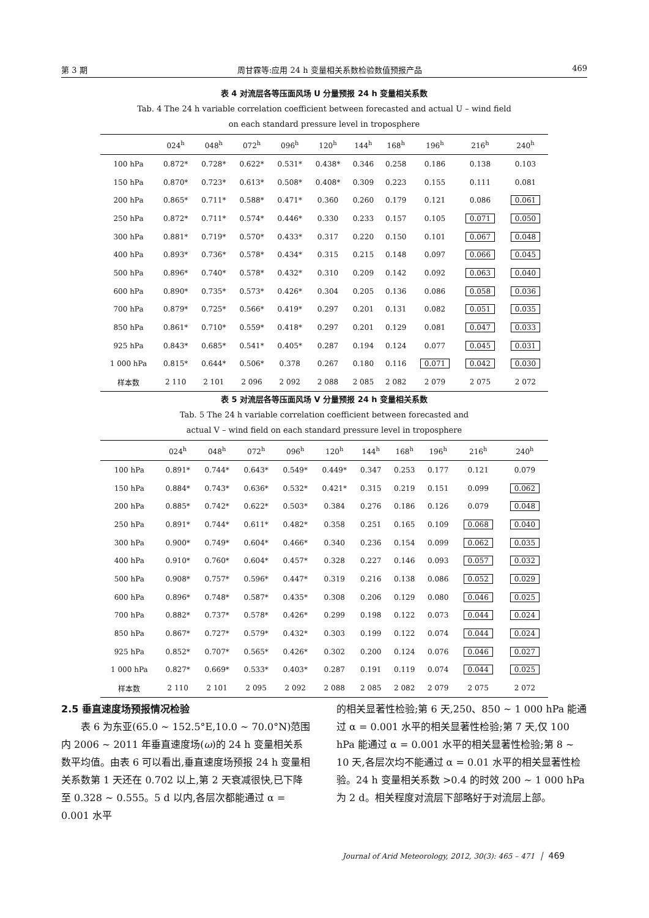第 3 期 周甘霖等:应用 24 h 变量相关系数检验数值预报产品 469
表 4 对流层各等压面风场 U 分量预报 24 h 变量相关系数
Tab. 4 The 24 h variable correlation coefficient between forecasted and actual U – wind field
on each standard pressure level in troposphere
| | 024<sup>h</sup> | 048<sup>h</sup> | 072<sup>h</sup> | 096<sup>h</sup> | 120<sup>h</sup> | 144<sup>h</sup> | 168<sup>h</sup> | 196<sup>h</sup> | 216<sup>h</sup> | 240<sup>h</sup> |
| --- | --- | --- | --- | --- | --- | --- | --- | --- | --- | --- |
| 100 hPa | 0.872* | 0.728* | 0.622* | 0.531* | 0.438* | 0.346 | 0.258 | 0.186 | 0.138 | 0.103 |
| 150 hPa | 0.870* | 0.723* | 0.613* | 0.508* | 0.408* | 0.309 | 0.223 | 0.155 | 0.111 | 0.081 |
| 200 hPa | 0.865* | 0.711* | 0.588* | 0.471* | 0.360 | 0.260 | 0.179 | 0.121 | 0.086 | 0.061 |
| 250 hPa | 0.872* | 0.711* | 0.574* | 0.446* | 0.330 | 0.233 | 0.157 | 0.105 | 0.071 | 0.050 |
| 300 hPa | 0.881* | 0.719* | 0.570* | 0.433* | 0.317 | 0.220 | 0.150 | 0.101 | 0.067 | 0.048 |
| 400 hPa | 0.893* | 0.736* | 0.578* | 0.434* | 0.315 | 0.215 | 0.148 | 0.097 | 0.066 | 0.045 |
| 500 hPa | 0.896* | 0.740* | 0.578* | 0.432* | 0.310 | 0.209 | 0.142 | 0.092 | 0.063 | 0.040 |
| 600 hPa | 0.890* | 0.735* | 0.573* | 0.426* | 0.304 | 0.205 | 0.136 | 0.086 | 0.058 | 0.036 |
| 700 hPa | 0.879* | 0.725* | 0.566* | 0.419* | 0.297 | 0.201 | 0.131 | 0.082 | 0.051 | 0.035 |
| 850 hPa | 0.861* | 0.710* | 0.559* | 0.418* | 0.297 | 0.201 | 0.129 | 0.081 | 0.047 | 0.033 |
| 925 hPa | 0.843* | 0.685* | 0.541* | 0.405* | 0.287 | 0.194 | 0.124 | 0.077 | 0.045 | 0.031 |
| 1 000 hPa | 0.815* | 0.644* | 0.506* | 0.378 | 0.267 | 0.180 | 0.116 | 0.071 | 0.042 | 0.030 |
| 样本数 | 2 110 | 2 101 | 2 096 | 2 092 | 2 088 | 2 085 | 2 082 | 2 079 | 2 075 | 2 072 |
表 5 对流层各等压面风场 V 分量预报 24 h 变量相关系数
Tab. 5 The 24 h variable correlation coefficient between forecasted and
actual V – wind field on each standard pressure level in troposphere
| | 024<sup>h</sup> | 048<sup>h</sup> | 072<sup>h</sup> | 096<sup>h</sup> | 120<sup>h</sup> | 144<sup>h</sup> | 168<sup>h</sup> | 196<sup>h</sup> | 216<sup>h</sup> | 240<sup>h</sup> |
| --- | --- | --- | --- | --- | --- | --- | --- | --- | --- | --- |
| 100 hPa | 0.891* | 0.744* | 0.643* | 0.549* | 0.449* | 0.347 | 0.253 | 0.177 | 0.121 | 0.079 |
| 150 hPa | 0.884* | 0.743* | 0.636* | 0.532* | 0.421* | 0.315 | 0.219 | 0.151 | 0.099 | 0.062 |
| 200 hPa | 0.885* | 0.742* | 0.622* | 0.503* | 0.384 | 0.276 | 0.186 | 0.126 | 0.079 | 0.048 |
| 250 hPa | 0.891* | 0.744* | 0.611* | 0.482* | 0.358 | 0.251 | 0.165 | 0.109 | 0.068 | 0.040 |
| 300 hPa | 0.900* | 0.749* | 0.604* | 0.466* | 0.340 | 0.236 | 0.154 | 0.099 | 0.062 | 0.035 |
| 400 hPa | 0.910* | 0.760* | 0.604* | 0.457* | 0.328 | 0.227 | 0.146 | 0.093 | 0.057 | 0.032 |
| 500 hPa | 0.908* | 0.757* | 0.596* | 0.447* | 0.319 | 0.216 | 0.138 | 0.086 | 0.052 | 0.029 |
| 600 hPa | 0.896* | 0.748* | 0.587* | 0.435* | 0.308 | 0.206 | 0.129 | 0.080 | 0.046 | 0.025 |
| 700 hPa | 0.882* | 0.737* | 0.578* | 0.426* | 0.299 | 0.198 | 0.122 | 0.073 | 0.044 | 0.024 |
| 850 hPa | 0.867* | 0.727* | 0.579* | 0.432* | 0.303 | 0.199 | 0.122 | 0.074 | 0.044 | 0.024 |
| 925 hPa | 0.852* | 0.707* | 0.565* | 0.426* | 0.302 | 0.200 | 0.124 | 0.076 | 0.046 | 0.027 |
| 1 000 hPa | 0.827* | 0.669* | 0.533* | 0.403* | 0.287 | 0.191 | 0.119 | 0.074 | 0.044 | 0.025 |
| 样本数 | 2 110 | 2 101 | 2 095 | 2 092 | 2 088 | 2 085 | 2 082 | 2 079 | 2 075 | 2 072 |
2.5 垂直速度场预报情况检验
表 6 为东亚(65.0 ~ 152.5°E,10.0 ~ 70.0°N)范围内 2006 ~ 2011 年垂直速度场(ω)的 24 h 变量相关系数平均值。由表 6 可以看出,垂直速度场预报 24 h 变量相关系数第 1 天还在 0.702 以上,第 2 天衰减很快,已下降至 0.328 ~ 0.555。5 d 以内,各层次都能通过 α = 0.001 水平
的相关显著性检验;第 6 天,250、850 ~ 1 000 hPa 能通过 α = 0.001 水平的相关显著性检验;第 7 天,仅 100 hPa 能通过 α = 0.001 水平的相关显著性检验;第 8 ~ 10 天,各层次均不能通过 α = 0.01 水平的相关显著性检验。24 h 变量相关系数 >0.4 的时效 200 ~ 1 000 hPa 为 2 d。相关程度对流层下部略好于对流层上部。
Journal of Arid Meteorology, 2012, 30(3): 465 – 471 │ 469